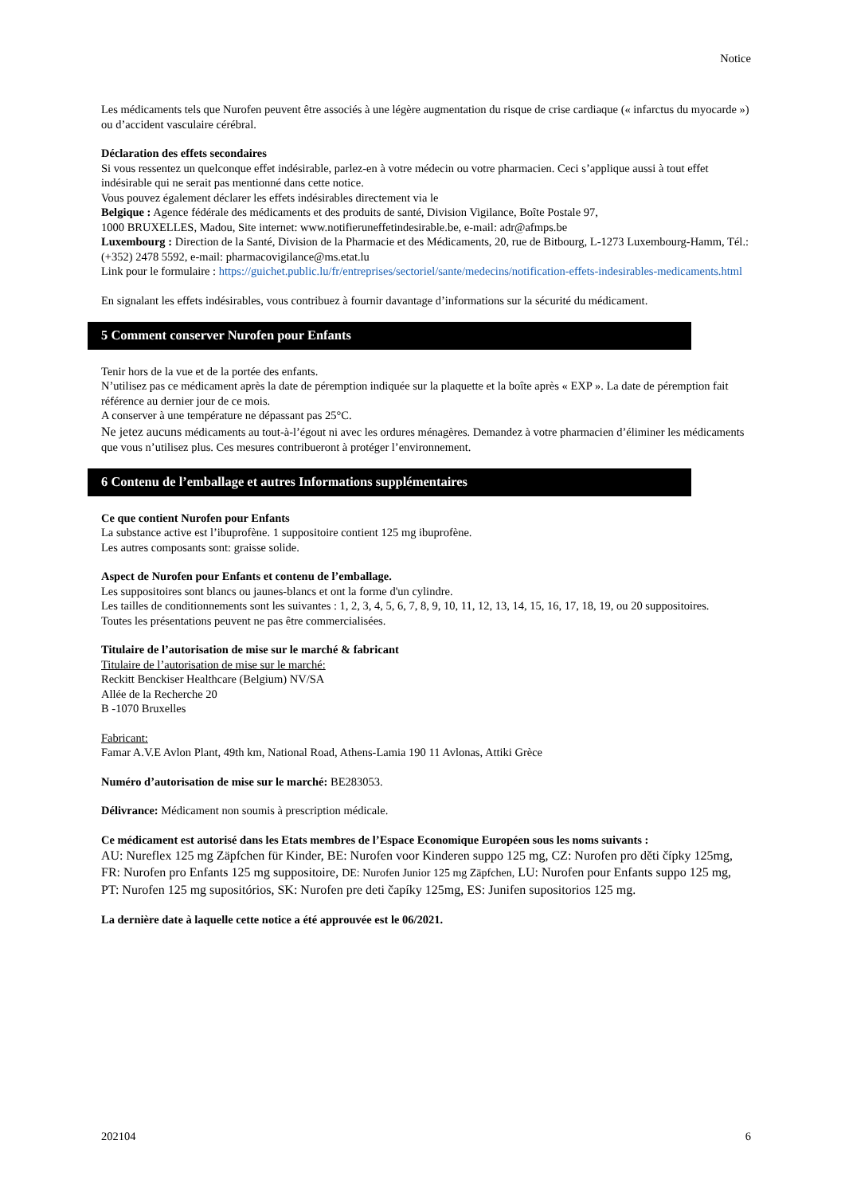Notice
Les médicaments tels que Nurofen peuvent être associés à une légère augmentation du risque de crise cardiaque (« infarctus du myocarde ») ou d’accident vasculaire cérébral.
Déclaration des effets secondaires
Si vous ressentez un quelconque effet indésirable, parlez-en à votre médecin ou votre pharmacien. Ceci s’applique aussi à tout effet indésirable qui ne serait pas mentionné dans cette notice.
Vous pouvez également déclarer les effets indésirables directement via le
Belgique : Agence fédérale des médicaments et des produits de santé, Division Vigilance, Boîte Postale 97,
1000 BRUXELLES, Madou, Site internet: www.notifieruneffetindesirable.be, e-mail: adr@afmps.be
Luxembourg : Direction de la Santé, Division de la Pharmacie et des Médicaments, 20, rue de Bitbourg, L-1273 Luxembourg-Hamm, Tél.: (+352) 2478 5592, e-mail: pharmacovigilance@ms.etat.lu
Link pour le formulaire : https://guichet.public.lu/fr/entreprises/sectoriel/sante/medecins/notification-effets-indesirables-medicaments.html
En signalant les effets indésirables, vous contribuez à fournir davantage d’informations sur la sécurité du médicament.
5 Comment conserver Nurofen pour Enfants
Tenir hors de la vue et de la portée des enfants.
N’utilisez pas ce médicament après la date de péremption indiquée sur la plaquette et la boîte après « EXP ». La date de péremption fait référence au dernier jour de ce mois.
A conserver à une température ne dépassant pas 25°C.
Ne jetez aucuns médicaments au tout-à-l’égout ni avec les ordures ménagères. Demandez à votre pharmacien d’éliminer les médicaments que vous n’utilisez plus. Ces mesures contribueront à protéger l’environnement.
6 Contenu de l’emballage et autres Informations supplémentaires
Ce que contient Nurofen pour Enfants
La substance active est l’ibuprofène. 1 suppositoire contient 125 mg ibuprofène.
Les autres composants sont: graisse solide.
Aspect de Nurofen pour Enfants et contenu de l’emballage.
Les suppositoires sont blancs ou jaunes-blancs et ont la forme d'un cylindre.
Les tailles de conditionnements sont les suivantes : 1, 2, 3, 4, 5, 6, 7, 8, 9, 10, 11, 12, 13, 14, 15, 16, 17, 18, 19, ou 20 suppositoires.
Toutes les présentations peuvent ne pas être commercialisées.
Titulaire de l’autorisation de mise sur le marché & fabricant
Titulaire de l’autorisation de mise sur le marché:
Reckitt Benckiser Healthcare (Belgium) NV/SA
Allée de la Recherche 20
B -1070 Bruxelles
Fabricant:
Famar A.V.E Avlon Plant, 49th km, National Road, Athens-Lamia 190 11 Avlonas, Attiki Grèce
Numéro d’autorisation de mise sur le marché: BE283053.
Délivrance: Médicament non soumis à prescription médicale.
Ce médicament est autorisé dans les Etats membres de l’Espace Economique Européen sous les noms suivants :
AU: Nureflex 125 mg Zäpfchen für Kinder, BE: Nurofen voor Kinderen suppo 125 mg, CZ: Nurofen pro děti čípky 125mg, FR: Nurofen pro Enfants 125 mg suppositoire, DE: Nurofen Junior 125 mg Zäpfchen, LU: Nurofen pour Enfants suppo 125 mg, PT: Nurofen 125 mg supositórios, SK: Nurofen pre deti čapíky 125mg, ES: Junifen supositorios 125 mg.
La dernière date à laquelle cette notice a été approuvée est le 06/2021.
202104 6